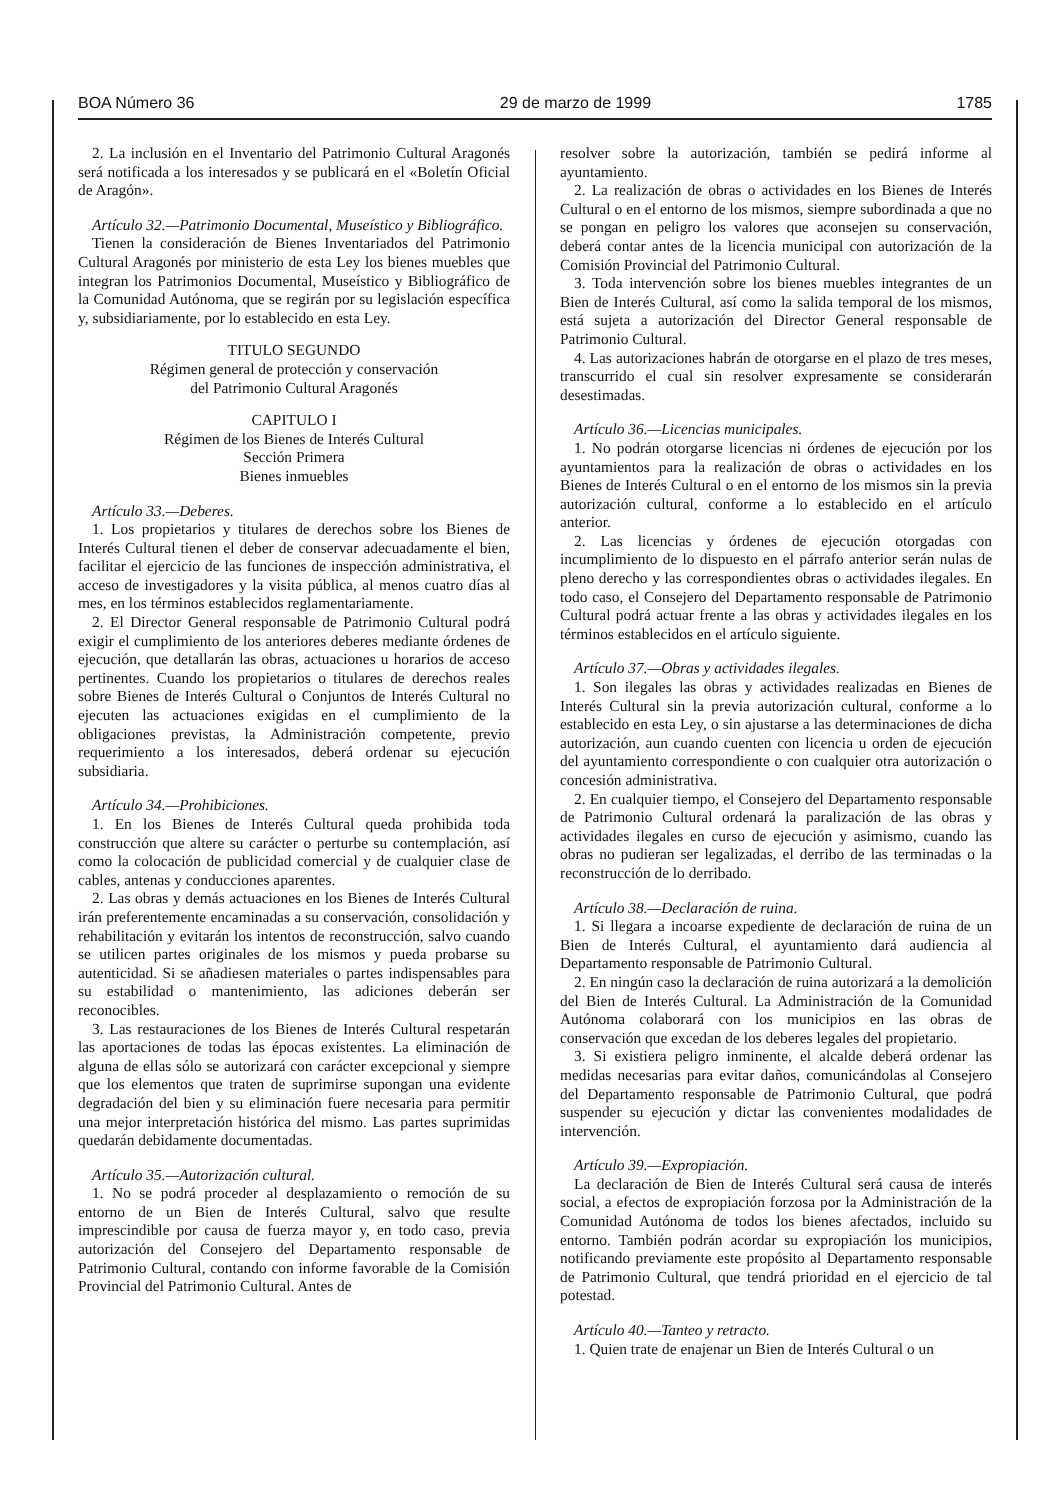BOA Número 36 29 de marzo de 1999 1785
2. La inclusión en el Inventario del Patrimonio Cultural Aragonés será notificada a los interesados y se publicará en el «Boletín Oficial de Aragón».
Artículo 32.—Patrimonio Documental, Museístico y Bibliográfico.
Tienen la consideración de Bienes Inventariados del Patrimonio Cultural Aragonés por ministerio de esta Ley los bienes muebles que integran los Patrimonios Documental, Museístico y Bibliográfico de la Comunidad Autónoma, que se regirán por su legislación específica y, subsidiariamente, por lo establecido en esta Ley.
TITULO SEGUNDO
Régimen general de protección y conservación
del Patrimonio Cultural Aragonés
CAPITULO I
Régimen de los Bienes de Interés Cultural
Sección Primera
Bienes inmuebles
Artículo 33.—Deberes.
1. Los propietarios y titulares de derechos sobre los Bienes de Interés Cultural tienen el deber de conservar adecuadamente el bien, facilitar el ejercicio de las funciones de inspección administrativa, el acceso de investigadores y la visita pública, al menos cuatro días al mes, en los términos establecidos reglamentariamente.
2. El Director General responsable de Patrimonio Cultural podrá exigir el cumplimiento de los anteriores deberes mediante órdenes de ejecución, que detallarán las obras, actuaciones u horarios de acceso pertinentes. Cuando los propietarios o titulares de derechos reales sobre Bienes de Interés Cultural o Conjuntos de Interés Cultural no ejecuten las actuaciones exigidas en el cumplimiento de la obligaciones previstas, la Administración competente, previo requerimiento a los interesados, deberá ordenar su ejecución subsidiaria.
Artículo 34.—Prohibiciones.
1. En los Bienes de Interés Cultural queda prohibida toda construcción que altere su carácter o perturbe su contemplación, así como la colocación de publicidad comercial y de cualquier clase de cables, antenas y conducciones aparentes.
2. Las obras y demás actuaciones en los Bienes de Interés Cultural irán preferentemente encaminadas a su conservación, consolidación y rehabilitación y evitarán los intentos de reconstrucción, salvo cuando se utilicen partes originales de los mismos y pueda probarse su autenticidad. Si se añadiesen materiales o partes indispensables para su estabilidad o mantenimiento, las adiciones deberán ser reconocibles.
3. Las restauraciones de los Bienes de Interés Cultural respetarán las aportaciones de todas las épocas existentes. La eliminación de alguna de ellas sólo se autorizará con carácter excepcional y siempre que los elementos que traten de suprimirse supongan una evidente degradación del bien y su eliminación fuere necesaria para permitir una mejor interpretación histórica del mismo. Las partes suprimidas quedarán debidamente documentadas.
Artículo 35.—Autorización cultural.
1. No se podrá proceder al desplazamiento o remoción de su entorno de un Bien de Interés Cultural, salvo que resulte imprescindible por causa de fuerza mayor y, en todo caso, previa autorización del Consejero del Departamento responsable de Patrimonio Cultural, contando con informe favorable de la Comisión Provincial del Patrimonio Cultural. Antes de
resolver sobre la autorización, también se pedirá informe al ayuntamiento.
2. La realización de obras o actividades en los Bienes de Interés Cultural o en el entorno de los mismos, siempre subordinada a que no se pongan en peligro los valores que aconsejen su conservación, deberá contar antes de la licencia municipal con autorización de la Comisión Provincial del Patrimonio Cultural.
3. Toda intervención sobre los bienes muebles integrantes de un Bien de Interés Cultural, así como la salida temporal de los mismos, está sujeta a autorización del Director General responsable de Patrimonio Cultural.
4. Las autorizaciones habrán de otorgarse en el plazo de tres meses, transcurrido el cual sin resolver expresamente se considerarán desestimadas.
Artículo 36.—Licencias municipales.
1. No podrán otorgarse licencias ni órdenes de ejecución por los ayuntamientos para la realización de obras o actividades en los Bienes de Interés Cultural o en el entorno de los mismos sin la previa autorización cultural, conforme a lo establecido en el artículo anterior.
2. Las licencias y órdenes de ejecución otorgadas con incumplimiento de lo dispuesto en el párrafo anterior serán nulas de pleno derecho y las correspondientes obras o actividades ilegales. En todo caso, el Consejero del Departamento responsable de Patrimonio Cultural podrá actuar frente a las obras y actividades ilegales en los términos establecidos en el artículo siguiente.
Artículo 37.—Obras y actividades ilegales.
1. Son ilegales las obras y actividades realizadas en Bienes de Interés Cultural sin la previa autorización cultural, conforme a lo establecido en esta Ley, o sin ajustarse a las determinaciones de dicha autorización, aun cuando cuenten con licencia u orden de ejecución del ayuntamiento correspondiente o con cualquier otra autorización o concesión administrativa.
2. En cualquier tiempo, el Consejero del Departamento responsable de Patrimonio Cultural ordenará la paralización de las obras y actividades ilegales en curso de ejecución y asimismo, cuando las obras no pudieran ser legalizadas, el derribo de las terminadas o la reconstrucción de lo derribado.
Artículo 38.—Declaración de ruina.
1. Si llegara a incoarse expediente de declaración de ruina de un Bien de Interés Cultural, el ayuntamiento dará audiencia al Departamento responsable de Patrimonio Cultural.
2. En ningún caso la declaración de ruina autorizará a la demolición del Bien de Interés Cultural. La Administración de la Comunidad Autónoma colaborará con los municipios en las obras de conservación que excedan de los deberes legales del propietario.
3. Si existiera peligro inminente, el alcalde deberá ordenar las medidas necesarias para evitar daños, comunicándolas al Consejero del Departamento responsable de Patrimonio Cultural, que podrá suspender su ejecución y dictar las convenientes modalidades de intervención.
Artículo 39.—Expropiación.
La declaración de Bien de Interés Cultural será causa de interés social, a efectos de expropiación forzosa por la Administración de la Comunidad Autónoma de todos los bienes afectados, incluido su entorno. También podrán acordar su expropiación los municipios, notificando previamente este propósito al Departamento responsable de Patrimonio Cultural, que tendrá prioridad en el ejercicio de tal potestad.
Artículo 40.—Tanteo y retracto.
1. Quien trate de enajenar un Bien de Interés Cultural o un